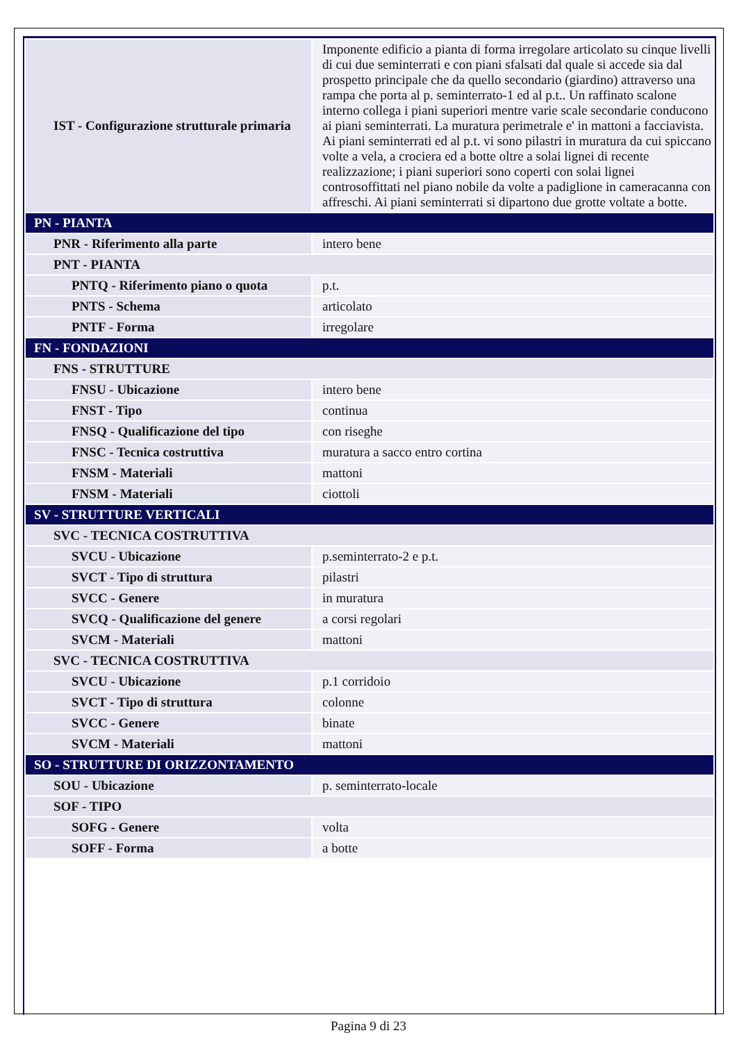| IST - Configurazione strutturale primaria | Imponente edificio a pianta di forma irregolare articolato su cinque livelli di cui due seminterrati e con piani sfalsati dal quale si accede sia dal prospetto principale che da quello secondario (giardino) attraverso una rampa che porta al p. seminterrato-1 ed al p.t.. Un raffinato scalone interno collega i piani superiori mentre varie scale secondarie conducono ai piani seminterrati. La muratura perimetrale e' in mattoni a facciavista. Ai piani seminterrati ed al p.t. vi sono pilastri in muratura da cui spiccano volte a vela, a crociera ed a botte oltre a solai lignei di recente realizzazione; i piani superiori sono coperti con solai lignei controsoffittati nel piano nobile da volte a padiglione in cameracanna con affreschi. Ai piani seminterrati si dipartono due grotte voltate a botte. |
| PN - PIANTA | |
| PNR - Riferimento alla parte | intero bene |
| PNT - PIANTA | |
| PNTQ - Riferimento piano o quota | p.t. |
| PNTS - Schema | articolato |
| PNTF - Forma | irregolare |
| FN - FONDAZIONI | |
| FNS - STRUTTURE | |
| FNSU - Ubicazione | intero bene |
| FNST - Tipo | continua |
| FNSQ - Qualificazione del tipo | con riseghe |
| FNSC - Tecnica costruttiva | muratura a sacco entro cortina |
| FNSM - Materiali | mattoni |
| FNSM - Materiali | ciottoli |
| SV - STRUTTURE VERTICALI | |
| SVC - TECNICA COSTRUTTIVA | |
| SVCU - Ubicazione | p.seminterrato-2 e p.t. |
| SVCT - Tipo di struttura | pilastri |
| SVCC - Genere | in muratura |
| SVCQ - Qualificazione del genere | a corsi regolari |
| SVCM - Materiali | mattoni |
| SVC - TECNICA COSTRUTTIVA | |
| SVCU - Ubicazione | p.1 corridoio |
| SVCT - Tipo di struttura | colonne |
| SVCC - Genere | binate |
| SVCM - Materiali | mattoni |
| SO - STRUTTURE DI ORIZZONTAMENTO | |
| SOU - Ubicazione | p. seminterrato-locale |
| SOF - TIPO | |
| SOFG - Genere | volta |
| SOFF - Forma | a botte |
Pagina 9 di 23